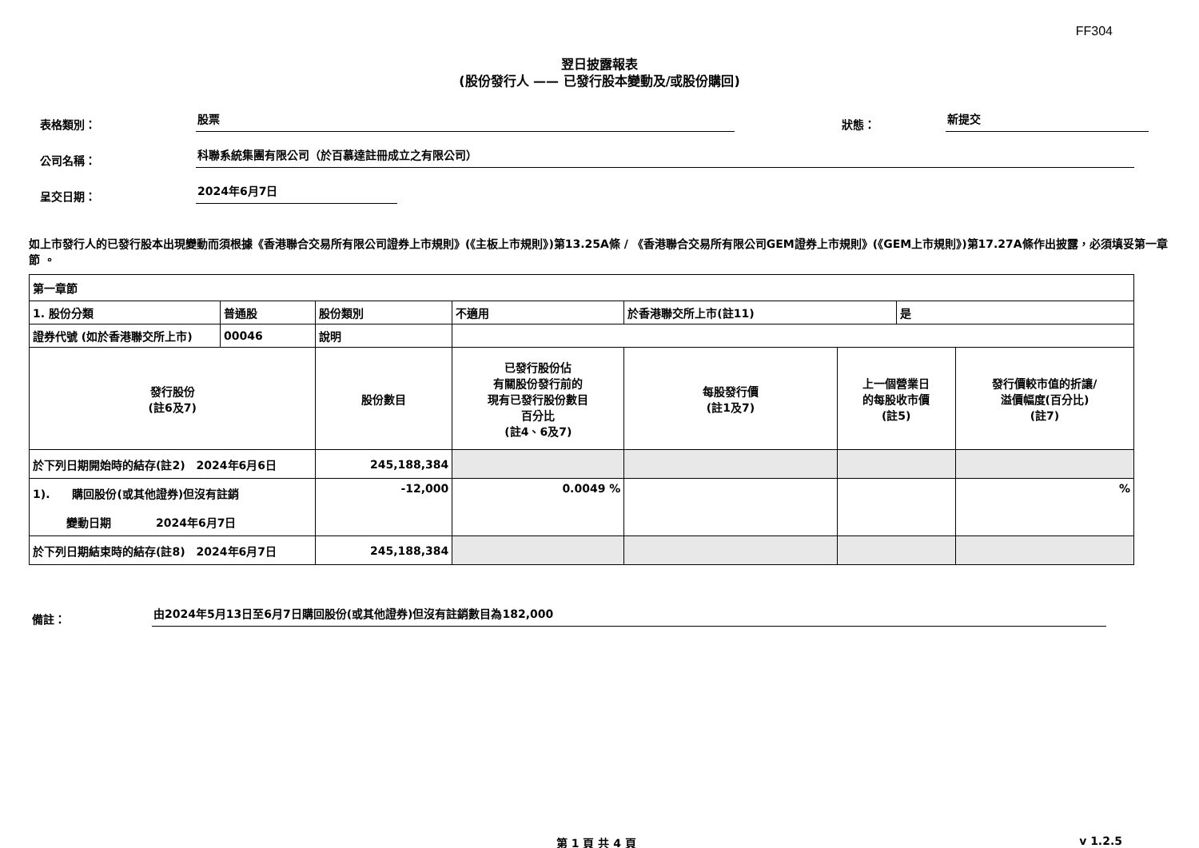FF304
翌日披露報表
(股份發行人 —— 已發行股本變動及/或股份購回)
表格類別：
股票
狀態：
新提交
公司名稱：
科聯系統集團有限公司（於百慕達註冊成立之有限公司）
呈交日期：
2024年6月7日
如上市發行人的已發行股本出現變動而須根據《香港聯合交易所有限公司證券上市規則》(《主板上市規則》)第13.25A條 / 《香港聯合交易所有限公司GEM證券上市規則》(《GEM上市規則》)第17.27A條作出披露，必須填妥第一章節 。
| 第一章節 | | | | | | | | | |
| 1. 股份分類 | 普通股 | | 股份類別 | 不適用 | | 於香港聯交所上市(註11) | | 是 | |
| 證券代號 (如於香港聯交所上市) | 00046 | | 說明 | | | | | | |
| 發行股份 (註6及7) | | 股份數目 | | | 已發行股份佔 有關股份發行前的 現有已發行股份數目 百分比 (註4、6及7) | 每股發行價 (註1及7) | 上一個營業日 的每股收市價 (註5) | | 發行價較市值的折讓/ 溢價幅度(百分比) (註7) |
| 於下列日期開始時的結存(註2) 2024年6月6日 | | 245,188,384 | | | | | | | |
| 1). 購回股份(或其他證券)但沒有註銷 變動日期 2024年6月7日 | | -12,000 | | | 0.0049 % | | | | % |
| 於下列日期結束時的結存(註8) 2024年6月7日 | | 245,188,384 | | | | | | | |
備註：
由2024年5月13日至6月7日購回股份(或其他證券)但沒有註銷數目為182,000
第 1 頁 共 4 頁 v 1.2.5